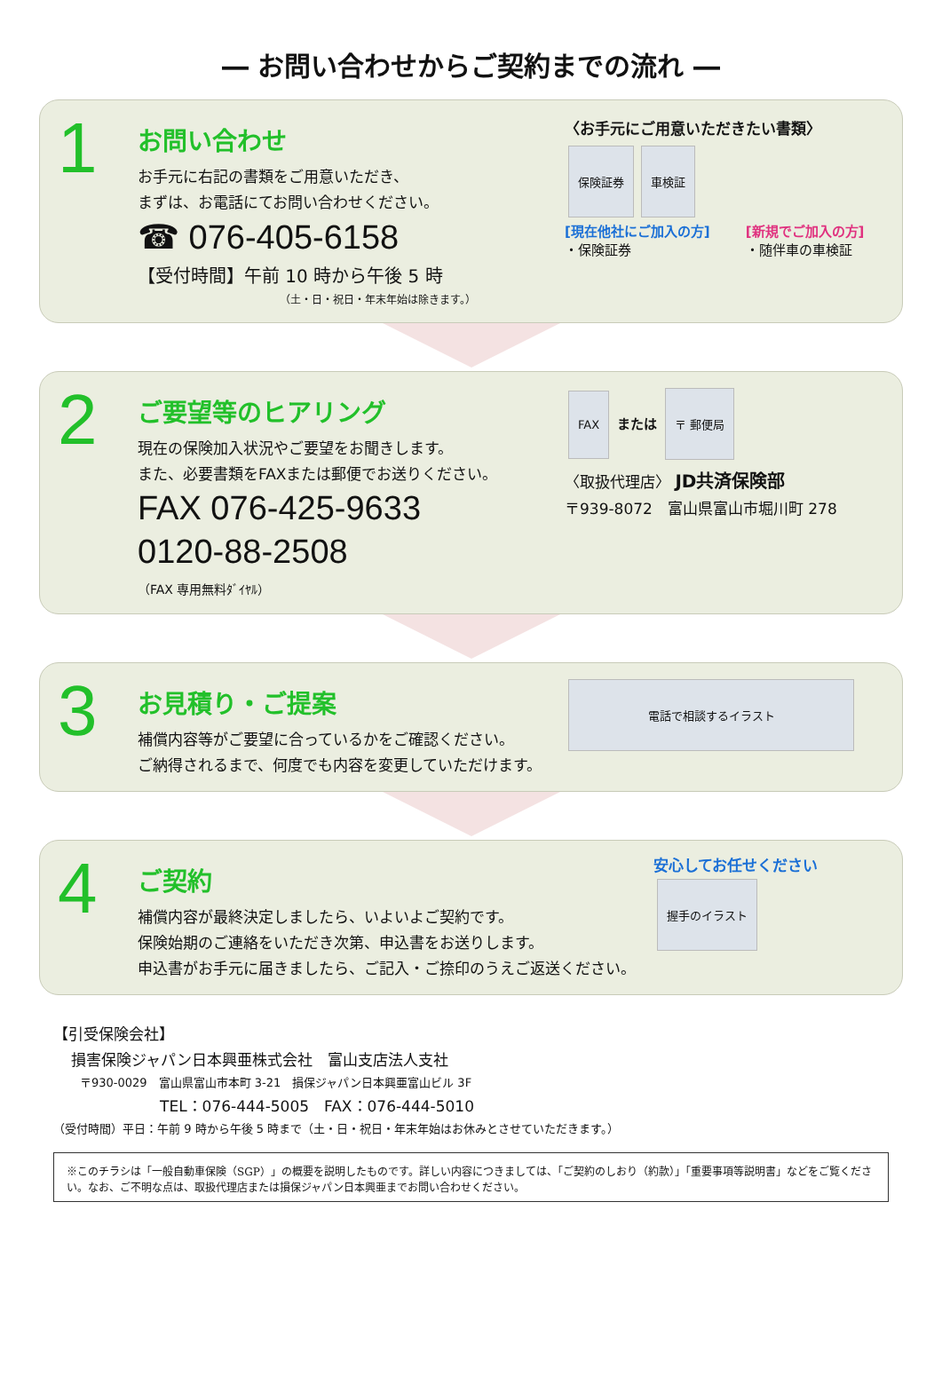― お問い合わせからご契約までの流れ ―
1
お問い合わせ
お手元に右記の書類をご用意いただき、
まずは、お電話にてお問い合わせください。
☎ 076-405-6158
【受付時間】午前 10 時から午後 5 時
（土・日・祝日・年末年始は除きます。）
〈お手元にご用意いただきたい書類〉
保険証券 車検証
[現在他社にご加入の方]
・保険証券
[新規でご加入の方]
・随伴車の車検証
2
ご要望等のヒアリング
現在の保険加入状況やご要望をお聞きします。
また、必要書類をFAXまたは郵便でお送りください。
FAX 076-425-9633
0120-88-2508
（FAX 専用無料ﾀﾞｲﾔﾙ）
FAX
または
〒 郵便局
〈取扱代理店〉 JD共済保険部
〒939-8072　富山県富山市堀川町 278
3
お見積り・ご提案
補償内容等がご要望に合っているかをご確認ください。
ご納得されるまで、何度でも内容を変更していただけます。
電話で相談するイラスト
4
ご契約
補償内容が最終決定しましたら、いよいよご契約です。
保険始期のご連絡をいただき次第、申込書をお送りします。
申込書がお手元に届きましたら、ご記入・ご捺印のうえご返送ください。
安心してお任せください
握手のイラスト
【引受保険会社】
損害保険ジャパン日本興亜株式会社　富山支店法人支社
〒930-0029　富山県富山市本町 3-21　損保ジャパン日本興亜富山ビル 3F
TEL：076-444-5005　FAX：076-444-5010
（受付時間）平日：午前 9 時から午後 5 時まで（土・日・祝日・年末年始はお休みとさせていただきます。）
※このチラシは「一般自動車保険（SGP）」の概要を説明したものです。詳しい内容につきましては、「ご契約のしおり（約款）」「重要事項等説明書」などをご覧ください。なお、ご不明な点は、取扱代理店または損保ジャパン日本興亜までお問い合わせください。